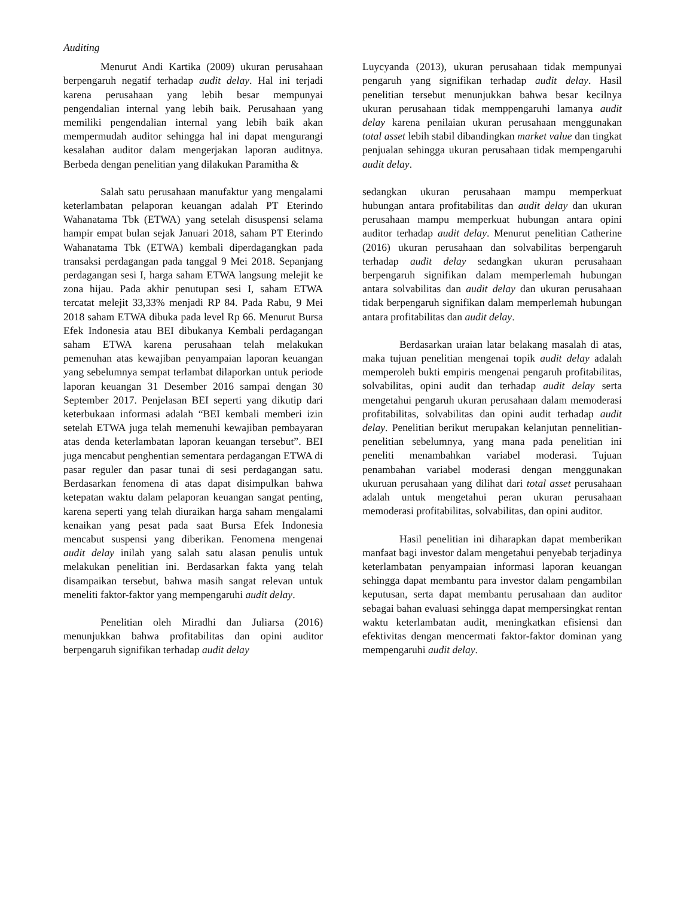Auditing
Menurut Andi Kartika (2009) ukuran perusahaan berpengaruh negatif terhadap audit delay. Hal ini terjadi karena perusahaan yang lebih besar mempunyai pengendalian internal yang lebih baik. Perusahaan yang memiliki pengendalian internal yang lebih baik akan mempermudah auditor sehingga hal ini dapat mengurangi kesalahan auditor dalam mengerjakan laporan auditnya. Berbeda dengan penelitian yang dilakukan Paramitha &
Luycyanda (2013), ukuran perusahaan tidak mempunyai pengaruh yang signifikan terhadap audit delay. Hasil penelitian tersebut menunjukkan bahwa besar kecilnya ukuran perusahaan tidak memppengaruhi lamanya audit delay karena penilaian ukuran perusahaan menggunakan total asset lebih stabil dibandingkan market value dan tingkat penjualan sehingga ukuran perusahaan tidak mempengaruhi audit delay.
Salah satu perusahaan manufaktur yang mengalami keterlambatan pelaporan keuangan adalah PT Eterindo Wahanatama Tbk (ETWA) yang setelah disuspensi selama hampir empat bulan sejak Januari 2018, saham PT Eterindo Wahanatama Tbk (ETWA) kembali diperdagangkan pada transaksi perdagangan pada tanggal 9 Mei 2018. Sepanjang perdagangan sesi I, harga saham ETWA langsung melejit ke zona hijau. Pada akhir penutupan sesi I, saham ETWA tercatat melejit 33,33% menjadi RP 84. Pada Rabu, 9 Mei 2018 saham ETWA dibuka pada level Rp 66. Menurut Bursa Efek Indonesia atau BEI dibukanya Kembali perdagangan saham ETWA karena perusahaan telah melakukan pemenuhan atas kewajiban penyampaian laporan keuangan yang sebelumnya sempat terlambat dilaporkan untuk periode laporan keuangan 31 Desember 2016 sampai dengan 30 September 2017. Penjelasan BEI seperti yang dikutip dari keterbukaan informasi adalah “BEI kembali memberi izin setelah ETWA juga telah memenuhi kewajiban pembayaran atas denda keterlambatan laporan keuangan tersebut”. BEI juga mencabut penghentian sementara perdagangan ETWA di pasar reguler dan pasar tunai di sesi perdagangan satu. Berdasarkan fenomena di atas dapat disimpulkan bahwa ketepatan waktu dalam pelaporan keuangan sangat penting, karena seperti yang telah diuraikan harga saham mengalami kenaikan yang pesat pada saat Bursa Efek Indonesia mencabut suspensi yang diberikan. Fenomena mengenai audit delay inilah yang salah satu alasan penulis untuk melakukan penelitian ini. Berdasarkan fakta yang telah disampaikan tersebut, bahwa masih sangat relevan untuk meneliti faktor-faktor yang mempengaruhi audit delay.
Penelitian oleh Miradhi dan Juliarsa (2016) menunjukkan bahwa profitabilitas dan opini auditor berpengaruh signifikan terhadap audit delay
sedangkan ukuran perusahaan mampu memperkuat hubungan antara profitabilitas dan audit delay dan ukuran perusahaan mampu memperkuat hubungan antara opini auditor terhadap audit delay. Menurut penelitian Catherine (2016) ukuran perusahaan dan solvabilitas berpengaruh terhadap audit delay sedangkan ukuran perusahaan berpengaruh signifikan dalam memperlemah hubungan antara solvabilitas dan audit delay dan ukuran perusahaan tidak berpengaruh signifikan dalam memperlemah hubungan antara profitabilitas dan audit delay.
Berdasarkan uraian latar belakang masalah di atas, maka tujuan penelitian mengenai topik audit delay adalah memperoleh bukti empiris mengenai pengaruh profitabilitas, solvabilitas, opini audit dan terhadap audit delay serta mengetahui pengaruh ukuran perusahaan dalam memoderasi profitabilitas, solvabilitas dan opini audit terhadap audit delay. Penelitian berikut merupakan kelanjutan pennelitian-penelitian sebelumnya, yang mana pada penelitian ini peneliti menambahkan variabel moderasi. Tujuan penambahan variabel moderasi dengan menggunakan ukuruan perusahaan yang dilihat dari total asset perusahaan adalah untuk mengetahui peran ukuran perusahaan memoderasi profitabilitas, solvabilitas, dan opini auditor.
Hasil penelitian ini diharapkan dapat memberikan manfaat bagi investor dalam mengetahui penyebab terjadinya keterlambatan penyampaian informasi laporan keuangan sehingga dapat membantu para investor dalam pengambilan keputusan, serta dapat membantu perusahaan dan auditor sebagai bahan evaluasi sehingga dapat mempersingkat rentan waktu keterlambatan audit, meningkatkan efisiensi dan efektivitas dengan mencermati faktor-faktor dominan yang mempengaruhi audit delay.